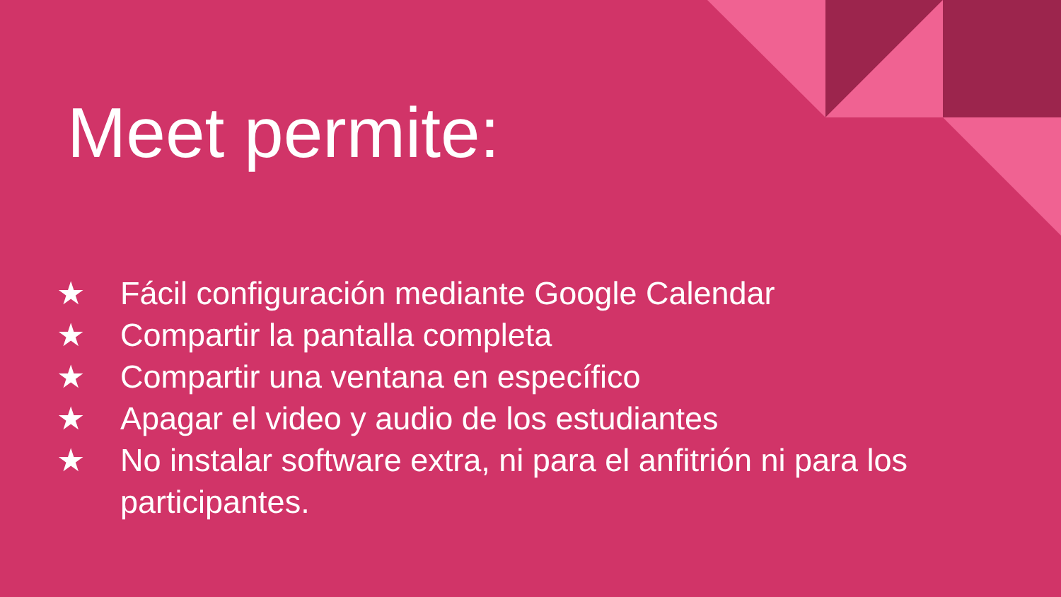Meet permite:
★ Fácil configuración mediante Google Calendar
★ Compartir la pantalla completa
★ Compartir una ventana en específico
★ Apagar el video y audio de los estudiantes
★ No instalar software extra, ni para el anfitrión ni para los participantes.